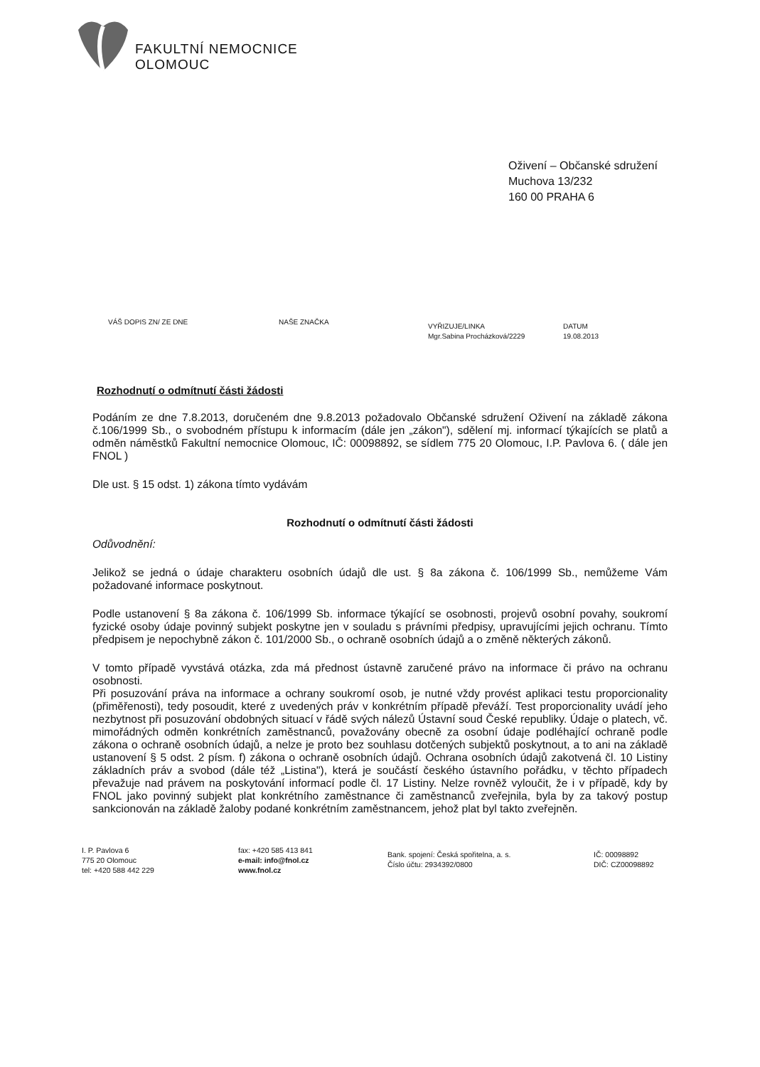FAKULTNÍ NEMOCNICE
OLOMOUC
Oživení – Občanské sdružení
Muchova 13/232
160 00 PRAHA 6
VÁŠ DOPIS ZN/ ZE DNE NAŠE ZNAČKA
VYŘIZUJE/LINKA
Mgr.Sabina Procházková/2229
DATUM
19.08.2013
Rozhodnutí o odmítnutí části žádosti
Podáním ze dne 7.8.2013, doručeném dne 9.8.2013 požadovalo Občanské sdružení Oživení na základě zákona č.106/1999 Sb., o svobodném přístupu k informacím (dále jen „zákon"), sdělení mj. informací týkajících se platů a odměn náměstků Fakultní nemocnice Olomouc, IČ: 00098892, se sídlem 775 20 Olomouc, I.P. Pavlova 6. ( dále jen FNOL )
Dle ust. § 15 odst. 1) zákona tímto vydávám
Rozhodnutí o odmítnutí části žádosti
Odůvodnění:
Jelikož se jedná o údaje charakteru osobních údajů dle ust. § 8a zákona č. 106/1999 Sb., nemůžeme Vám požadované informace poskytnout.
Podle ustanovení § 8a zákona č. 106/1999 Sb. informace týkající se osobnosti, projevů osobní povahy, soukromí fyzické osoby údaje povinný subjekt poskytne jen v souladu s právními předpisy, upravujícími jejich ochranu. Tímto předpisem je nepochybně zákon č. 101/2000 Sb., o ochraně osobních údajů a o změně některých zákonů.
V tomto případě vyvstává otázka, zda má přednost ústavně zaručené právo na informace či právo na ochranu osobnosti.
Při posuzování práva na informace a ochrany soukromí osob, je nutné vždy provést aplikaci testu proporcionality (přiměřenosti), tedy posoudit, které z uvedených práv v konkrétním případě převáží. Test proporcionality uvádí jeho nezbytnost při posuzování obdobných situací v řádě svých nálezů Ústavní soud České republiky. Údaje o platech, vč. mimořádných odměn konkrétních zaměstnanců, považovány obecně za osobní údaje podléhající ochraně podle zákona o ochraně osobních údajů, a nelze je proto bez souhlasu dotčených subjektů poskytnout, a to ani na základě ustanovení § 5 odst. 2 písm. f) zákona o ochraně osobních údajů. Ochrana osobních údajů zakotvená čl. 10 Listiny základních práv a svobod (dále též „Listina"), která je součástí českého ústavního pořádku, v těchto případech převažuje nad právem na poskytování informací podle čl. 17 Listiny. Nelze rovněž vyloučit, že i v případě, kdy by FNOL jako povinný subjekt plat konkrétního zaměstnance či zaměstnanců zveřejnila, byla by za takový postup sankcionován na základě žaloby podané konkrétním zaměstnancem, jehož plat byl takto zveřejněn.
I. P. Pavlova 6
775 20 Olomouc
tel: +420 588 442 229
fax: +420 585 413 841
e-mail: info@fnol.cz
www.fnol.cz
Bank. spojení: Česká spořitelna, a. s.
Číslo účtu: 2934392/0800
IČ: 00098892
DIČ: CZ00098892